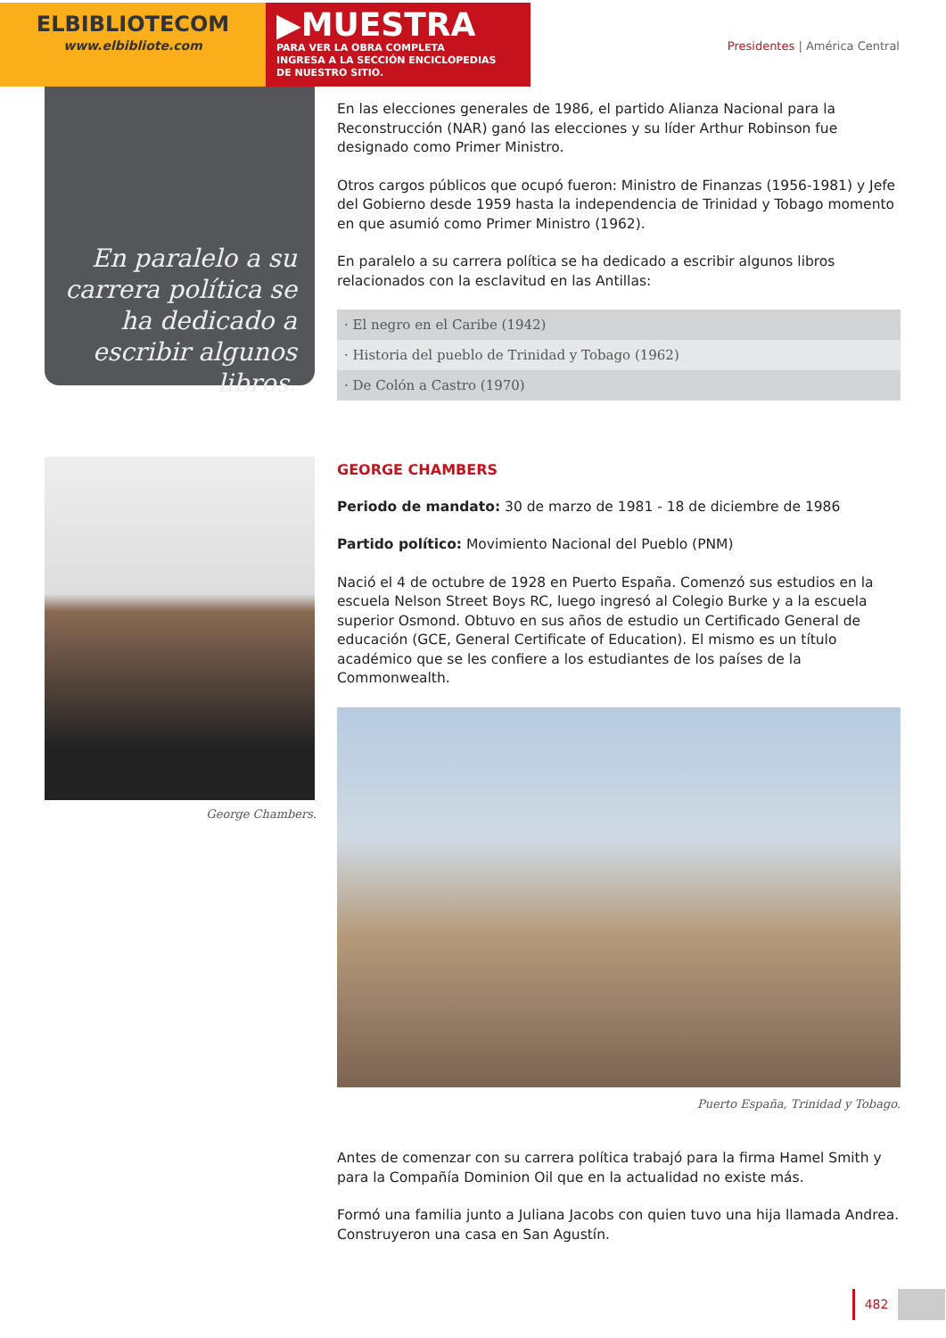ELBIBLIOTECOM
www.elbibliote.com
▶MUESTRA
PARA VER LA OBRA COMPLETA
INGRESA A LA SECCIÓN ENCICLOPEDIAS
DE NUESTRO SITIO.
Presidentes | América Central
En paralelo a su carrera política se ha dedicado a escribir algunos libros.
En las elecciones generales de 1986, el partido Alianza Nacional para la Reconstrucción (NAR) ganó las elecciones y su líder Arthur Robinson fue designado como Primer Ministro.
Otros cargos públicos que ocupó fueron: Ministro de Finanzas (1956-1981) y Jefe del Gobierno desde 1959 hasta la independencia de Trinidad y Tobago momento en que asumió como Primer Ministro (1962).
En paralelo a su carrera política se ha dedicado a escribir algunos libros relacionados con la esclavitud en las Antillas:
· El negro en el Caribe (1942)
· Historia del pueblo de Trinidad y Tobago (1962)
· De Colón a Castro (1970)
George Chambers.
GEORGE CHAMBERS
Periodo de mandato: 30 de marzo de 1981 - 18 de diciembre de 1986
Partido político: Movimiento Nacional del Pueblo (PNM)
Nació el 4 de octubre de 1928 en Puerto España. Comenzó sus estudios en la escuela Nelson Street Boys RC, luego ingresó al Colegio Burke y a la escuela superior Osmond. Obtuvo en sus años de estudio un Certificado General de educación (GCE, General Certificate of Education). El mismo es un título académico que se les confiere a los estudiantes de los países de la Commonwealth.
Puerto España, Trinidad y Tobago.
Antes de comenzar con su carrera política trabajó para la firma Hamel Smith y para la Compañía Dominion Oil que en la actualidad no existe más.
Formó una familia junto a Juliana Jacobs con quien tuvo una hija llamada Andrea. Construyeron una casa en San Agustín.
482